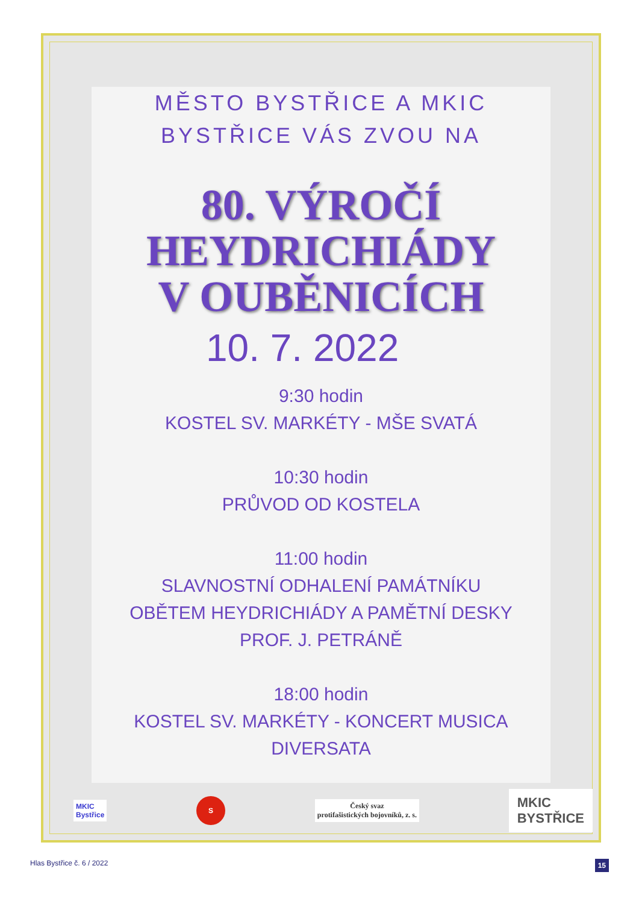MĚSTO BYSTŘICE A MKIC
BYSTŘICE VÁS ZVOU NA
80. VÝROČÍ
HEYDRICHIÁDY
V OUBĚNICÍCH
10. 7. 2022
9:30 hodin
KOSTEL SV. MARKÉTY - MŠE SVATÁ
10:30 hodin
PRŮVOD OD KOSTELA
11:00 hodin
SLAVNOSTNÍ ODHALENÍ PAMÁTNÍKU
OBĚTEM HEYDRICHIÁDY A PAMĚTNÍ DESKY
PROF. J. PETRÁNĚ
18:00 hodin
KOSTEL SV. MARKÉTY - KONCERT MUSICA
DIVERSATA
MKIC
Bystřice
S
Český svaz
protifašistických bojovníků, z. s.
MKIC
BYSTŘICE
Hlas Bystřice č. 6 / 2022 15